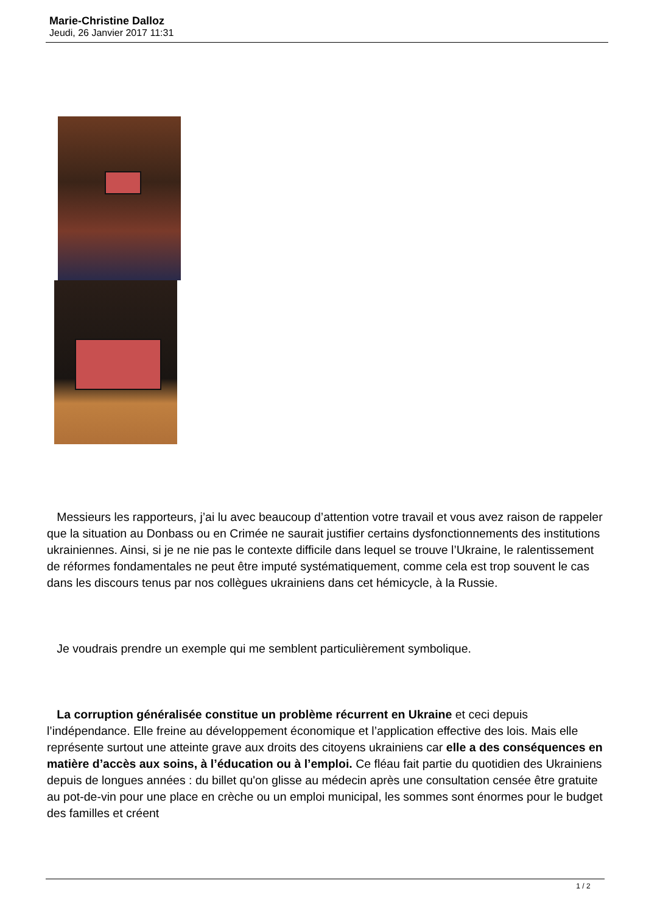Marie-Christine Dalloz
Jeudi, 26 Janvier 2017 11:31
Messieurs les rapporteurs, j’ai lu avec beaucoup d’attention votre travail et vous avez raison de rappeler que la situation au Donbass ou en Crimée ne saurait justifier certains dysfonctionnements des institutions ukrainiennes. Ainsi, si je ne nie pas le contexte difficile dans lequel se trouve l’Ukraine, le ralentissement de réformes fondamentales ne peut être imputé systématiquement, comme cela est trop souvent le cas dans les discours tenus par nos collègues ukrainiens dans cet hémicycle, à la Russie.
Je voudrais prendre un exemple qui me semblent particulièrement symbolique.
La corruption généralisée constitue un problème récurrent en Ukraine et ceci depuis l’indépendance. Elle freine au développement économique et l’application effective des lois. Mais elle représente surtout une atteinte grave aux droits des citoyens ukrainiens car elle a des conséquences en matière d’accès aux soins, à l’éducation ou à l’emploi. Ce fléau fait partie du quotidien des Ukrainiens depuis de longues années : du billet qu'on glisse au médecin après une consultation censée être gratuite au pot-de-vin pour une place en crèche ou un emploi municipal, les sommes sont énormes pour le budget des familles et créent
1 / 2